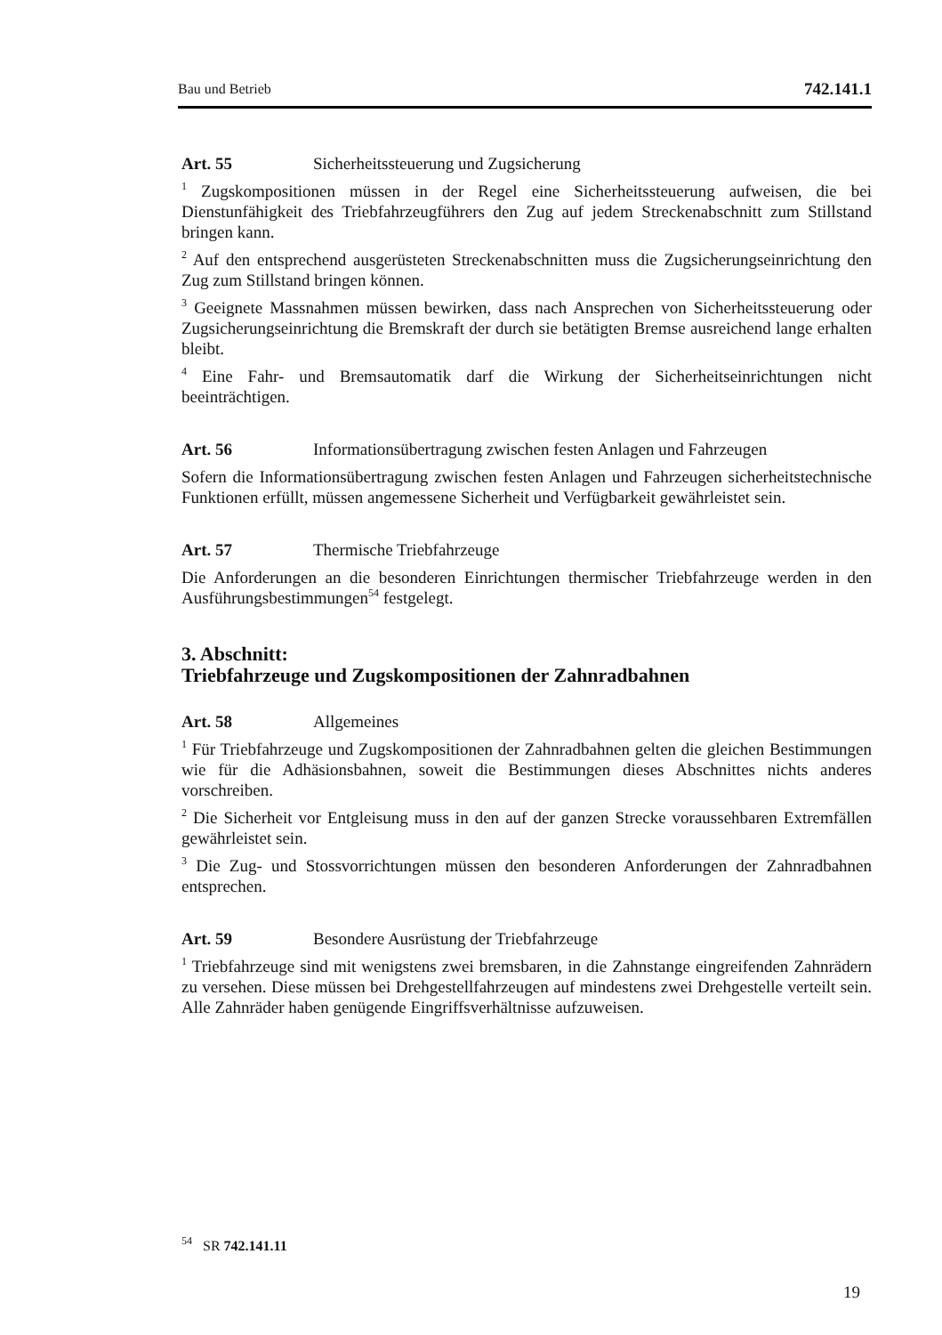Bau und Betrieb 742.141.1
Art. 55 Sicherheitssteuerung und Zugsicherung
<sup>1</sup> Zugskompositionen müssen in der Regel eine Sicherheitssteuerung aufweisen, die bei Dienstunfähigkeit des Triebfahrzeugführers den Zug auf jedem Streckenabschnitt zum Stillstand bringen kann.
<sup>2</sup> Auf den entsprechend ausgerüsteten Streckenabschnitten muss die Zugsicherungseinrichtung den Zug zum Stillstand bringen können.
<sup>3</sup> Geeignete Massnahmen müssen bewirken, dass nach Ansprechen von Sicherheitssteuerung oder Zugsicherungseinrichtung die Bremskraft der durch sie betätigten Bremse ausreichend lange erhalten bleibt.
<sup>4</sup> Eine Fahr- und Bremsautomatik darf die Wirkung der Sicherheitseinrichtungen nicht beeinträchtigen.
Art. 56 Informationsübertragung zwischen festen Anlagen und Fahrzeugen
Sofern die Informationsübertragung zwischen festen Anlagen und Fahrzeugen sicherheitstechnische Funktionen erfüllt, müssen angemessene Sicherheit und Verfügbarkeit gewährleistet sein.
Art. 57 Thermische Triebfahrzeuge
Die Anforderungen an die besonderen Einrichtungen thermischer Triebfahrzeuge werden in den Ausführungsbestimmungen<sup>54</sup> festgelegt.
3. Abschnitt:
Triebfahrzeuge und Zugskompositionen der Zahnradbahnen
Art. 58 Allgemeines
<sup>1</sup> Für Triebfahrzeuge und Zugskompositionen der Zahnradbahnen gelten die gleichen Bestimmungen wie für die Adhäsionsbahnen, soweit die Bestimmungen dieses Abschnittes nichts anderes vorschreiben.
<sup>2</sup> Die Sicherheit vor Entgleisung muss in den auf der ganzen Strecke voraussehbaren Extremfällen gewährleistet sein.
<sup>3</sup> Die Zug- und Stossvorrichtungen müssen den besonderen Anforderungen der Zahnradbahnen entsprechen.
Art. 59 Besondere Ausrüstung der Triebfahrzeuge
<sup>1</sup> Triebfahrzeuge sind mit wenigstens zwei bremsbaren, in die Zahnstange eingreifenden Zahnrädern zu versehen. Diese müssen bei Drehgestellfahrzeugen auf mindestens zwei Drehgestelle verteilt sein. Alle Zahnräder haben genügende Eingriffsverhältnisse aufzuweisen.
<sup>54</sup> SR 742.141.11
19